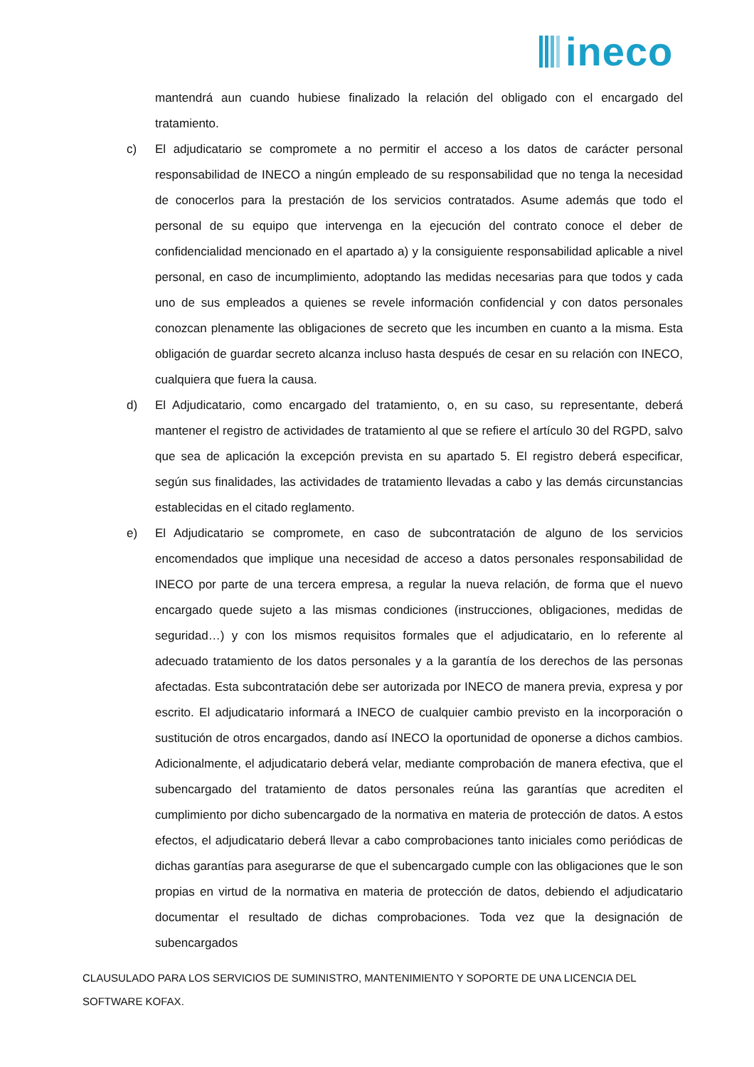ineco
mantendrá aun cuando hubiese finalizado la relación del obligado con el encargado del tratamiento.
c) El adjudicatario se compromete a no permitir el acceso a los datos de carácter personal responsabilidad de INECO a ningún empleado de su responsabilidad que no tenga la necesidad de conocerlos para la prestación de los servicios contratados. Asume además que todo el personal de su equipo que intervenga en la ejecución del contrato conoce el deber de confidencialidad mencionado en el apartado a) y la consiguiente responsabilidad aplicable a nivel personal, en caso de incumplimiento, adoptando las medidas necesarias para que todos y cada uno de sus empleados a quienes se revele información confidencial y con datos personales conozcan plenamente las obligaciones de secreto que les incumben en cuanto a la misma. Esta obligación de guardar secreto alcanza incluso hasta después de cesar en su relación con INECO, cualquiera que fuera la causa.
d) El Adjudicatario, como encargado del tratamiento, o, en su caso, su representante, deberá mantener el registro de actividades de tratamiento al que se refiere el artículo 30 del RGPD, salvo que sea de aplicación la excepción prevista en su apartado 5. El registro deberá especificar, según sus finalidades, las actividades de tratamiento llevadas a cabo y las demás circunstancias establecidas en el citado reglamento.
e) El Adjudicatario se compromete, en caso de subcontratación de alguno de los servicios encomendados que implique una necesidad de acceso a datos personales responsabilidad de INECO por parte de una tercera empresa, a regular la nueva relación, de forma que el nuevo encargado quede sujeto a las mismas condiciones (instrucciones, obligaciones, medidas de seguridad…) y con los mismos requisitos formales que el adjudicatario, en lo referente al adecuado tratamiento de los datos personales y a la garantía de los derechos de las personas afectadas. Esta subcontratación debe ser autorizada por INECO de manera previa, expresa y por escrito. El adjudicatario informará a INECO de cualquier cambio previsto en la incorporación o sustitución de otros encargados, dando así INECO la oportunidad de oponerse a dichos cambios. Adicionalmente, el adjudicatario deberá velar, mediante comprobación de manera efectiva, que el subencargado del tratamiento de datos personales reúna las garantías que acrediten el cumplimiento por dicho subencargado de la normativa en materia de protección de datos. A estos efectos, el adjudicatario deberá llevar a cabo comprobaciones tanto iniciales como periódicas de dichas garantías para asegurarse de que el subencargado cumple con las obligaciones que le son propias en virtud de la normativa en materia de protección de datos, debiendo el adjudicatario documentar el resultado de dichas comprobaciones. Toda vez que la designación de subencargados
CLAUSULADO PARA LOS SERVICIOS DE SUMINISTRO, MANTENIMIENTO Y SOPORTE DE UNA LICENCIA DEL SOFTWARE KOFAX.